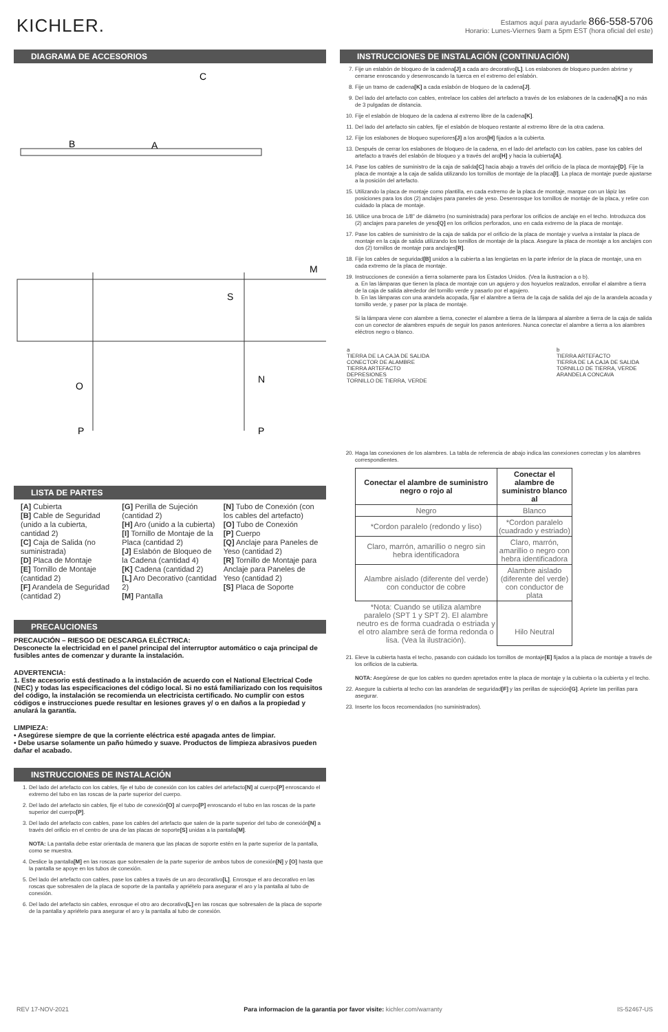KICHLER.
Estamos aquí para ayudarle 866-558-5706
Horario: Lunes-Viernes 9am a 5pm EST (hora oficial del este)
DIAGRAMA DE ACCESORIOS
C
A
B
M
O
N
P
P
S
LISTA DE PARTES
[A] Cubierta
[B] Cable de Seguridad (unido a la cubierta, cantidad 2)
[C] Caja de Salida (no suministrada)
[D] Placa de Montaje
[E] Tornillo de Montaje (cantidad 2)
[F] Arandela de Seguridad (cantidad 2)
[G] Perilla de Sujeción (cantidad 2)
[H] Aro (unido a la cubierta)
[I] Tornillo de Montaje de la Placa (cantidad 2)
[J] Eslabón de Bloqueo de la Cadena (cantidad 4)
[K] Cadena (cantidad 2)
[L] Aro Decorativo (cantidad 2)
[M] Pantalla
[N] Tubo de Conexión (con los cables del artefacto)
[O] Tubo de Conexión
[P] Cuerpo
[Q] Anclaje para Paneles de Yeso (cantidad 2)
[R] Tornillo de Montaje para Anclaje para Paneles de Yeso (cantidad 2)
[S] Placa de Soporte
PRECAUCIONES
PRECAUCIÓN – RIESGO DE DESCARGA ELÉCTRICA:
Desconecte la electricidad en el panel principal del interruptor automático o caja principal de fusibles antes de comenzar y durante la instalación.
ADVERTENCIA:
1. Este accesorio está destinado a la instalación de acuerdo con el National Electrical Code (NEC) y todas las especificaciones del código local. Si no está familiarizado con los requisitos del código, la instalación se recomienda un electricista certificado. No cumplir con estos códigos e instrucciones puede resultar en lesiones graves y/ o en daños a la propiedad y anulará la garantía.
LIMPIEZA:
• Asegúrese siempre de que la corriente eléctrica esté apagada antes de limpiar.
• Debe usarse solamente un paño húmedo y suave. Productos de limpieza abrasivos pueden dañar el acabado.
INSTRUCCIONES DE INSTALACIÓN
1. Del lado del artefacto con los cables, fije el tubo de conexión con los cables del artefacto[N] al cuerpo[P] enroscando el extremo del tubo en las roscas de la parte superior del cuerpo.
2. Del lado del artefacto sin cables, fije el tubo de conexión[O] al cuerpo[P] enroscando el tubo en las roscas de la parte superior del cuerpo[P].
3. Del lado del artefacto con cables, pase los cables del artefacto que salen de la parte superior del tubo de conexión[N] a través del orificio en el centro de una de las placas de soporte[S] unidas a la pantalla[M].
NOTA: La pantalla debe estar orientada de manera que las placas de soporte estén en la parte superior de la pantalla, como se muestra.
4. Deslice la pantalla[M] en las roscas que sobresalen de la parte superior de ambos tubos de conexión[N] y [O] hasta que la pantalla se apoye en los tubos de conexión.
5. Del lado del artefacto con cables, pase los cables a través de un aro decorativo[L]. Enrosque el aro decorativo en las roscas que sobresalen de la placa de soporte de la pantalla y apriételo para asegurar el aro y la pantalla al tubo de conexión.
6. Del lado del artefacto sin cables, enrosque el otro aro decorativo[L] en las roscas que sobresalen de la placa de soporte de la pantalla y apriételo para asegurar el aro y la pantalla al tubo de conexión.
INSTRUCCIONES DE INSTALACIÓN (CONTINUACIÓN)
7. Fije un eslabón de bloqueo de la cadena[J] a cada aro decorativo[L]. Los eslabones de bloqueo pueden abrirse y cerrarse enroscando y desenroscando la tuerca en el extremo del eslabón.
8. Fije un tramo de cadena[K] a cada eslabón de bloqueo de la cadena[J].
9. Del lado del artefacto con cables, entrelace los cables del artefacto a través de los eslabones de la cadena[K] a no más de 3 pulgadas de distancia.
10. Fije el eslabón de bloqueo de la cadena al extremo libre de la cadena[K].
11. Del lado del artefacto sin cables, fije el eslabón de bloqueo restante al extremo libre de la otra cadena.
12. Fije los eslabones de bloqueo superiores[J] a los aros[H] fijados a la cubierta.
13. Después de cerrar los eslabones de bloqueo de la cadena, en el lado del artefacto con los cables, pase los cables del artefacto a través del eslabón de bloqueo y a través del aro[H] y hacia la cubierta[A].
14. Pase los cables de suministro de la caja de salida[C] hacia abajo a través del orificio de la placa de montaje[D]. Fije la placa de montaje a la caja de salida utilizando los tornillos de montaje de la placa[I]. La placa de montaje puede ajustarse a la posición del artefacto.
15. Utilizando la placa de montaje como plantilla, en cada extremo de la placa de montaje, marque con un lápiz las posiciones para los dos (2) anclajes para paneles de yeso. Desenrosque los tornillos de montaje de la placa, y retire con cuidado la placa de montaje.
16. Utilice una broca de 1/8" de diámetro (no suministrada) para perforar los orificios de anclaje en el techo. Introduzca dos (2) anclajes para paneles de yeso[Q] en los orificios perforados, uno en cada extremo de la placa de montaje.
17. Pase los cables de suministro de la caja de salida por el orificio de la placa de montaje y vuelva a instalar la placa de montaje en la caja de salida utilizando los tornillos de montaje de la placa. Asegure la placa de montaje a los anclajes con dos (2) tornillos de montaje para anclajes[R].
18. Fije los cables de seguridad[B] unidos a la cubierta a las lengüetas en la parte inferior de la placa de montaje, una en cada extremo de la placa de montaje.
19. Instrucciones de conexión a tierra solamente para los Estados Unidos. (Vea la ilustracion a o b).
a. En las lámparas que tienen la placa de montaje con un agujero y dos hoyuelos realzados, enrollar el alambre a tierra de la caja de salida alrededor del tornillo verde y pasarlo por el agujero.
b. En las lámparas con una arandela acopada, fijar el alambre a tierra de la caja de salida del ajo de la arandela acoada y tornillo verde, y paser por la placa de montaje.
Si la lámpara viene con alambre a tierra, conecter el alambre a tierra de la lámpara al alambre a tierra de la caja de salida con un conector de alambres espués de seguir los pasos anteriores. Nunca conectar el alambre a tierra a los alambres eléctros negro o blanco.
a
TIERRA DE LA CAJA DE SALIDA
CONECTOR DE ALAMBRE
TIERRA ARTEFACTO
DEPRESIONES
TORNILLO DE TIERRA, VERDE
b
TIERRA ARTEFACTO
TIERRA DE LA CAJA DE SALIDA
TORNILLO DE TIERRA, VERDE
ARANDELA CONCAVA
20. Haga las conexiones de los alambres. La tabla de referencia de abajo indica las conexiones correctas y los alambres correspondientes.
| Conectar el alambre de suministro negro o rojo al | Conectar el alambre de suministro blanco al |
| --- | --- |
| Negro | Blanco |
| *Cordon paralelo (redondo y liso) | *Cordon paralelo (cuadrado y estriado) |
| Claro, marrón, amarillio o negro sin hebra identificadora | Claro, marrón, amarillio o negro con hebra identificadora |
| Alambre aislado (diferente del verde) con conductor de cobre | Alambre aislado (diferente del verde) con conductor de plata |
| *Nota: Cuando se utiliza alambre paralelo (SPT 1 y SPT 2). El alambre neutro es de forma cuadrada o estriada y el otro alambre será de forma redonda o lisa. (Vea la ilustración). | Hilo Neutral |
21. Eleve la cubierta hasta el techo, pasando con cuidado los tornillos de montaje[E] fijados a la placa de montaje a través de los orificios de la cubierta.
NOTA: Asegúrese de que los cables no queden apretados entre la placa de montaje y la cubierta o la cubierta y el techo.
22. Asegure la cubierta al techo con las arandelas de seguridad[F] y las perillas de sujeción[G]. Apriete las perillas para asegurar.
23. Inserte los focos recomendados (no suministrados).
REV 17-NOV-2021 Para informacion de la garantia por favor visite: kichler.com/warranty IS-52467-US